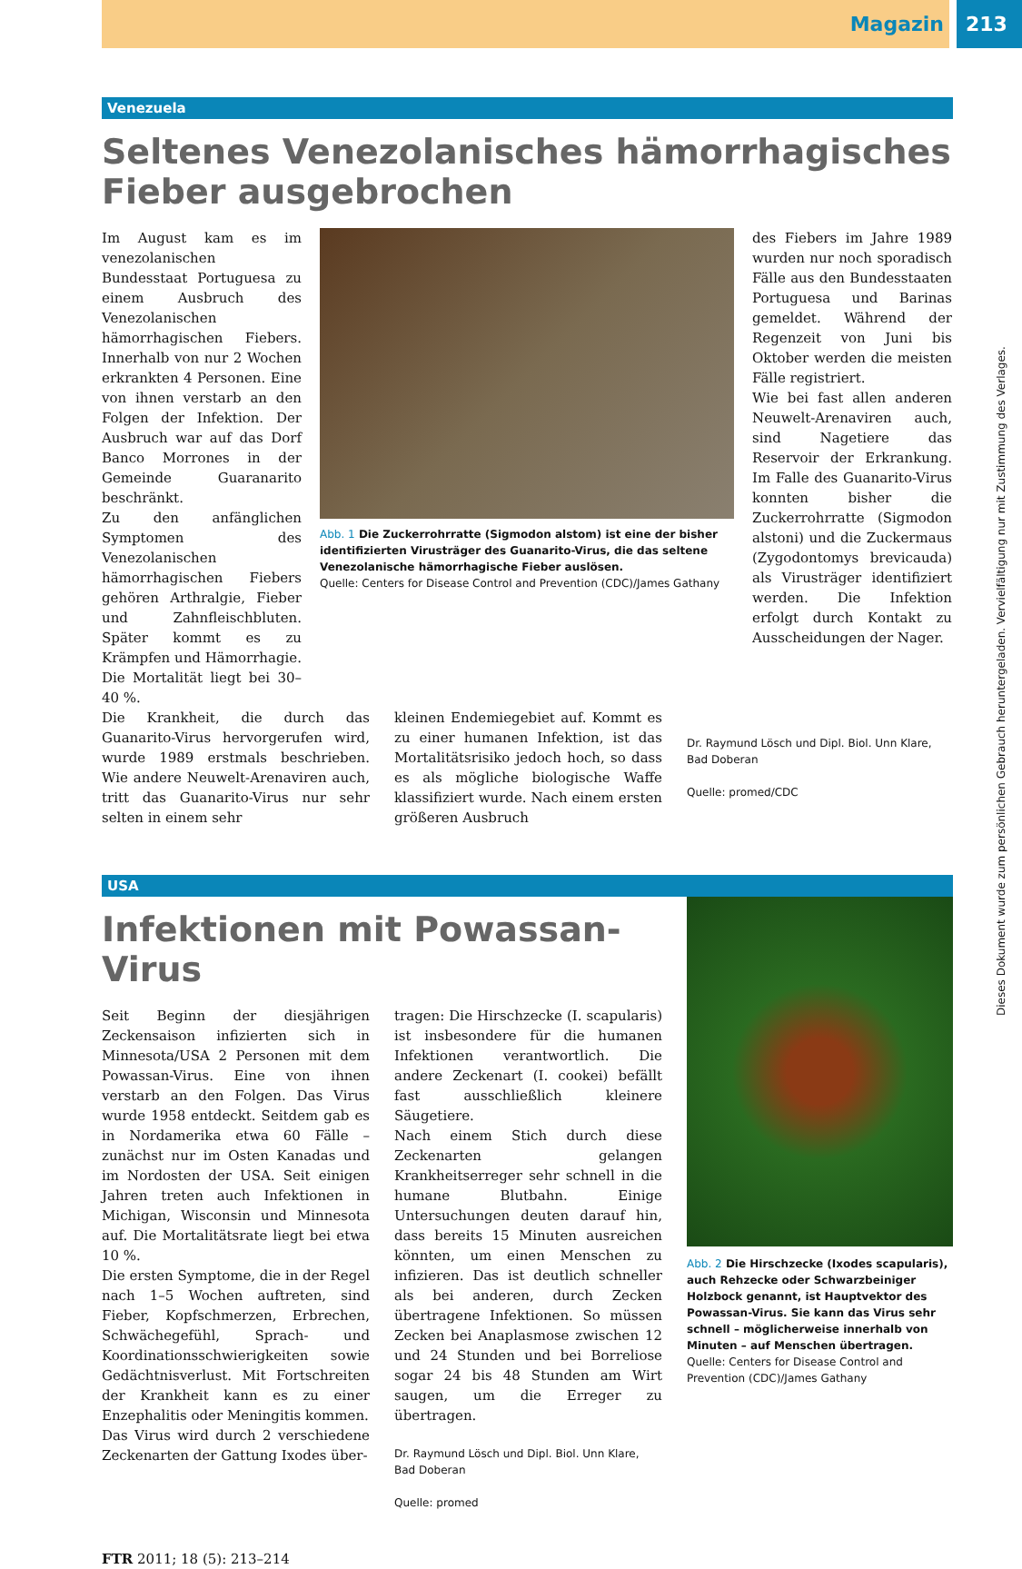Magazin 213
Venezuela
Seltenes Venezolanisches hämorrhagisches Fieber ausgebrochen
Im August kam es im venezolanischen Bundesstaat Portuguesa zu einem Ausbruch des Venezolanischen hämorrhagischen Fiebers. Innerhalb von nur 2 Wochen erkrankten 4 Personen. Eine von ihnen verstarb an den Folgen der Infektion. Der Ausbruch war auf das Dorf Banco Morrones in der Gemeinde Guaranarito beschränkt.
Zu den anfänglichen Symptomen des Venezolanischen hämorrhagischen Fiebers gehören Arthralgie, Fieber und Zahnfleischbluten. Später kommt es zu Krämpfen und Hämorrhagie. Die Mortalität liegt bei 30–40 %.
Abb. 1 Die Zuckerrohrratte (Sigmodon alstom) ist eine der bisher identifizierten Virusträger des Guanarito-Virus, die das seltene Venezolanische hämorrhagische Fieber auslösen.
Quelle: Centers for Disease Control and Prevention (CDC)/James Gathany
des Fiebers im Jahre 1989 wurden nur noch sporadisch Fälle aus den Bundesstaaten Portuguesa und Barinas gemeldet. Während der Regenzeit von Juni bis Oktober werden die meisten Fälle registriert.
Wie bei fast allen anderen Neuwelt-Arenaviren auch, sind Nagetiere das Reservoir der Erkrankung. Im Falle des Guanarito-Virus konnten bisher die Zuckerrohrratte (Sigmodon alstoni) und die Zuckermaus (Zygodontomys brevicauda) als Virusträger identifiziert werden. Die Infektion erfolgt durch Kontakt zu Ausscheidungen der Nager.
Die Krankheit, die durch das Guanarito-Virus hervorgerufen wird, wurde 1989 erstmals beschrieben. Wie andere Neuwelt-Arenaviren auch, tritt das Guanarito-Virus nur sehr selten in einem sehr
kleinen Endemiegebiet auf. Kommt es zu einer humanen Infektion, ist das Mortalitätsrisiko jedoch hoch, so dass es als mögliche biologische Waffe klassifiziert wurde. Nach einem ersten größeren Ausbruch
Dr. Raymund Lösch und Dipl. Biol. Unn Klare, Bad Doberan
Quelle: promed/CDC
USA
Infektionen mit Powassan-Virus
Seit Beginn der diesjährigen Zeckensaison infizierten sich in Minnesota/USA 2 Personen mit dem Powassan-Virus. Eine von ihnen verstarb an den Folgen. Das Virus wurde 1958 entdeckt. Seitdem gab es in Nordamerika etwa 60 Fälle – zunächst nur im Osten Kanadas und im Nordosten der USA. Seit einigen Jahren treten auch Infektionen in Michigan, Wisconsin und Minnesota auf. Die Mortalitätsrate liegt bei etwa 10 %.
Die ersten Symptome, die in der Regel nach 1–5 Wochen auftreten, sind Fieber, Kopfschmerzen, Erbrechen, Schwächegefühl, Sprach- und Koordinationsschwierigkeiten sowie Gedächtnisverlust. Mit Fortschreiten der Krankheit kann es zu einer Enzephalitis oder Meningitis kommen.
Das Virus wird durch 2 verschiedene Zeckenarten der Gattung Ixodes über-
tragen: Die Hirschzecke (I. scapularis) ist insbesondere für die humanen Infektionen verantwortlich. Die andere Zeckenart (I. cookei) befällt fast ausschließlich kleinere Säugetiere.
Nach einem Stich durch diese Zeckenarten gelangen Krankheitserreger sehr schnell in die humane Blutbahn. Einige Untersuchungen deuten darauf hin, dass bereits 15 Minuten ausreichen könnten, um einen Menschen zu infizieren. Das ist deutlich schneller als bei anderen, durch Zecken übertragene Infektionen. So müssen Zecken bei Anaplasmose zwischen 12 und 24 Stunden und bei Borreliose sogar 24 bis 48 Stunden am Wirt saugen, um die Erreger zu übertragen.
Dr. Raymund Lösch und Dipl. Biol. Unn Klare, Bad Doberan
Quelle: promed
Abb. 2 Die Hirschzecke (Ixodes scapularis), auch Rehzecke oder Schwarzbeiniger Holzbock genannt, ist Hauptvektor des Powassan-Virus. Sie kann das Virus sehr schnell – möglicherweise innerhalb von Minuten – auf Menschen übertragen.
Quelle: Centers for Disease Control and Prevention (CDC)/James Gathany
FTR 2011; 18 (5): 213–214
Dieses Dokument wurde zum persönlichen Gebrauch heruntergeladen. Vervielfältigung nur mit Zustimmung des Verlages.